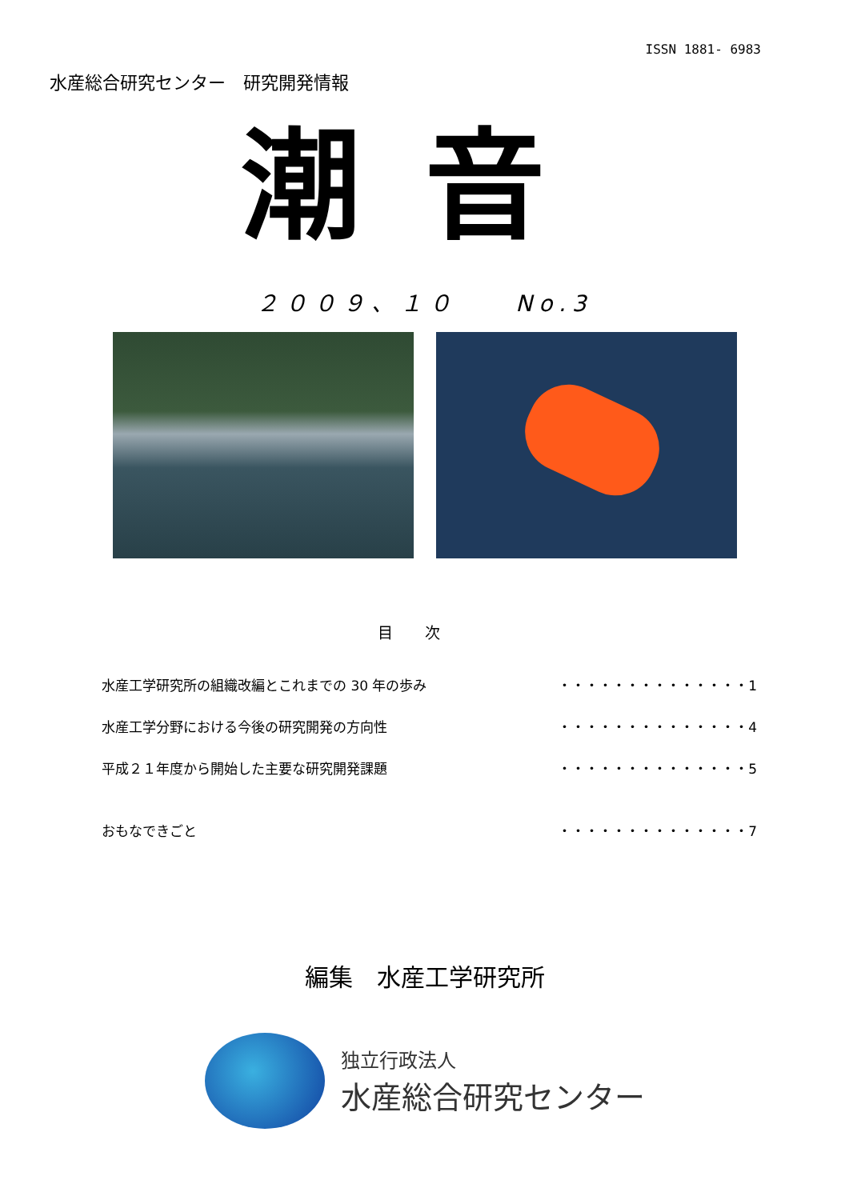ISSN 1881- 6983
水産総合研究センター　研究開発情報
潮音
２００９、１０　　No.3
目次
水産工学研究所の組織改編とこれまでの 30 年の歩み ・・・・・・・・・・・・・・1
水産工学分野における今後の研究開発の方向性 ・・・・・・・・・・・・・・4
平成２１年度から開始した主要な研究開発課題 ・・・・・・・・・・・・・・5
おもなできごと ・・・・・・・・・・・・・・7
編集　水産工学研究所
独立行政法人
水産総合研究センター